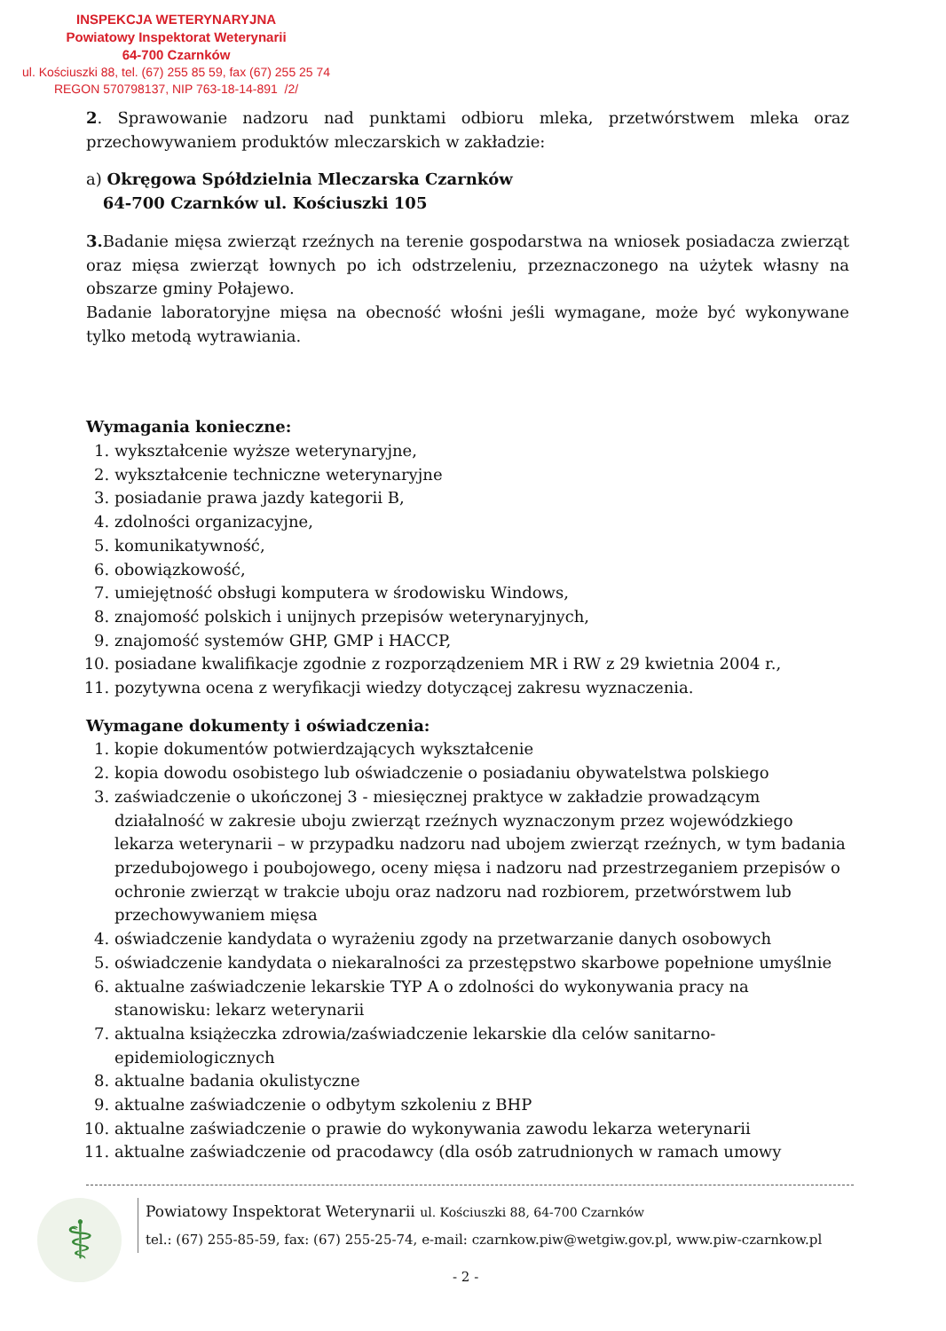INSPEKCJA WETERYNARYJNA
Powiatowy Inspektorat Weterynarii
64-700 Czarnków
ul. Kościuszki 88, tel. (67) 255 85 59, fax (67) 255 25 74
REGON 570798137, NIP 763-18-14-891 /2/
2. Sprawowanie nadzoru nad punktami odbioru mleka, przetwórstwem mleka oraz przechowywaniem produktów mleczarskich w zakładzie:
a) Okręgowa Spółdzielnia Mleczarska Czarnków
64-700 Czarnków ul. Kościuszki 105
3. Badanie mięsa zwierząt rzeźnych na terenie gospodarstwa na wniosek posiadacza zwierząt oraz mięsa zwierząt łownych po ich odstrzeleniu, przeznaczonego na użytek własny na obszarze gminy Połajewo.
Badanie laboratoryjne mięsa na obecność włośni jeśli wymagane, może być wykonywane tylko metodą wytrawiania.
Wymagania konieczne:
1. wykształcenie wyższe weterynaryjne,
2. wykształcenie techniczne weterynaryjne
3. posiadanie prawa jazdy kategorii B,
4. zdolności organizacyjne,
5. komunikatywność,
6. obowiązkowość,
7. umiejętność obsługi komputera w środowisku Windows,
8. znajomość polskich i unijnych przepisów weterynaryjnych,
9. znajomość systemów GHP, GMP i HACCP,
10. posiadane kwalifikacje zgodnie z rozporządzeniem MR i RW z 29 kwietnia 2004 r.,
11. pozytywna ocena z weryfikacji wiedzy dotyczącej zakresu wyznaczenia.
Wymagane dokumenty i oświadczenia:
1. kopie dokumentów potwierdzających wykształcenie
2. kopia dowodu osobistego lub oświadczenie o posiadaniu obywatelstwa polskiego
3. zaświadczenie o ukończonej 3 - miesięcznej praktyce w zakładzie prowadzącym działalność w zakresie uboju zwierząt rzeźnych wyznaczonym przez wojewódzkiego lekarza weterynarii – w przypadku nadzoru nad ubojem zwierząt rzeźnych, w tym badania przedubojowego i poubojowego, oceny mięsa i nadzoru nad przestrzeganiem przepisów o ochronie zwierząt w trakcie uboju oraz nadzoru nad rozbiorem, przetwórstwem lub przechowywaniem mięsa
4. oświadczenie kandydata o wyrażeniu zgody na przetwarzanie danych osobowych
5. oświadczenie kandydata o niekaralności za przestępstwo skarbowe popełnione umyślnie
6. aktualne zaświadczenie lekarskie TYP A o zdolności do wykonywania pracy na stanowisku: lekarz weterynarii
7. aktualna książeczka zdrowia/zaświadczenie lekarskie dla celów sanitarno-epidemiologicznych
8. aktualne badania okulistyczne
9. aktualne zaświadczenie o odbytym szkoleniu z BHP
10. aktualne zaświadczenie o prawie do wykonywania zawodu lekarza weterynarii
11. aktualne zaświadczenie od pracodawcy (dla osób zatrudnionych w ramach umowy
⚕
Powiatowy Inspektorat Weterynarii ul. Kościuszki 88, 64-700 Czarnków
tel.: (67) 255-85-59, fax: (67) 255-25-74, e-mail: czarnkow.piw@wetgiw.gov.pl, www.piw-czarnkow.pl
- 2 -